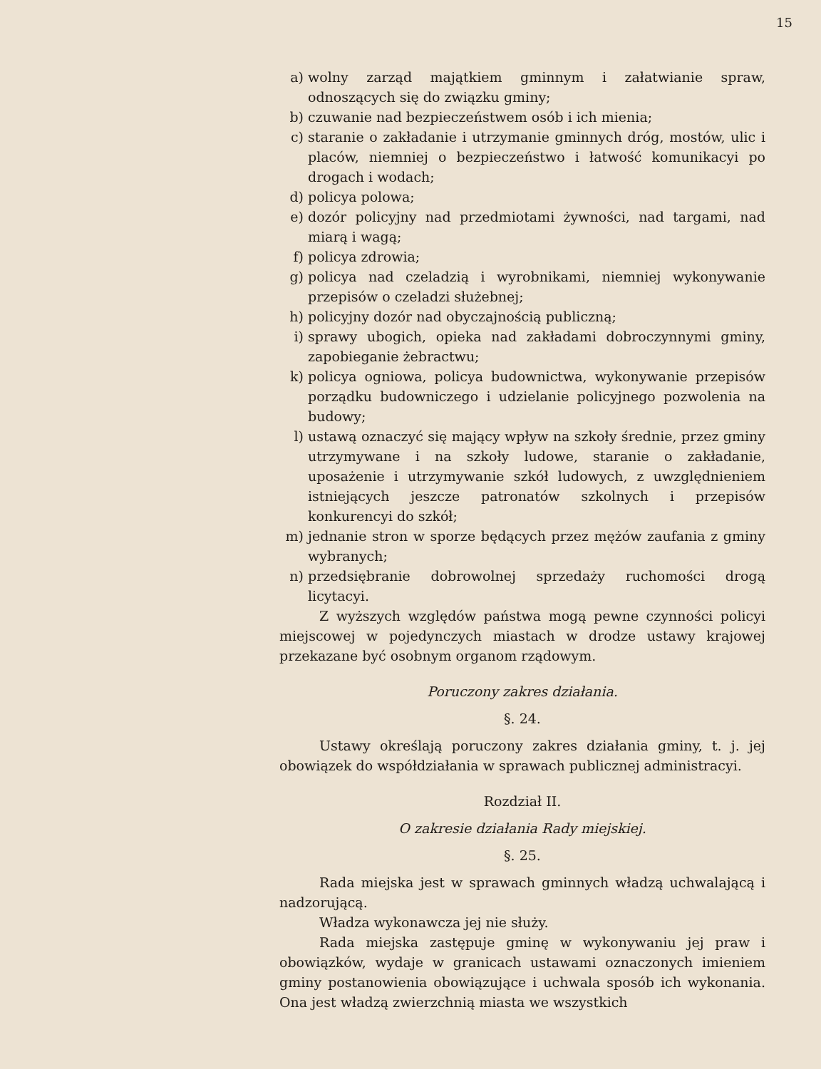15
a) wolny zarząd majątkiem gminnym i załatwianie spraw, odnoszących się do związku gminy;
b) czuwanie nad bezpieczeństwem osób i ich mienia;
c) staranie o zakładanie i utrzymanie gminnych dróg, mostów, ulic i placów, niemniej o bezpieczeństwo i łatwość komunikacyi po drogach i wodach;
d) policya polowa;
e) dozór policyjny nad przedmiotami żywności, nad targami, nad miarą i wagą;
f) policya zdrowia;
g) policya nad czeladzią i wyrobnikami, niemniej wykonywanie przepisów o czeladzi służebnej;
h) policyjny dozór nad obyczajnością publiczną;
i) sprawy ubogich, opieka nad zakładami dobroczynnymi gminy, zapobieganie żebractwu;
k) policya ogniowa, policya budownictwa, wykonywanie przepisów porządku budowniczego i udzielanie policyjnego pozwolenia na budowy;
l) ustawą oznaczyć się mający wpływ na szkoły średnie, przez gminy utrzymywane i na szkoły ludowe, staranie o zakładanie, uposażenie i utrzymywanie szkół ludowych, z uwzględnieniem istniejących jeszcze patronatów szkolnych i przepisów konkurencyi do szkół;
m) jednanie stron w sporze będących przez mężów zaufania z gminy wybranych;
n) przedsiębranie dobrowolnej sprzedaży ruchomości drogą licytacyi.
Z wyższych względów państwa mogą pewne czynności policyi miejscowej w pojedynczych miastach w drodze ustawy krajowej przekazane być osobnym organom rządowym.
Poruczony zakres działania.
§. 24.
Ustawy określają poruczony zakres działania gminy, t. j. jej obowiązek do współdziałania w sprawach publicznej administracyi.
Rozdział II.
O zakresie działania Rady miejskiej.
§. 25.
Rada miejska jest w sprawach gminnych władzą uchwalającą i nadzorującą.
Władza wykonawcza jej nie służy.
Rada miejska zastępuje gminę w wykonywaniu jej praw i obowiązków, wydaje w granicach ustawami oznaczonych imieniem gminy postanowienia obowiązujące i uchwala sposób ich wykonania. Ona jest władzą zwierzchnią miasta we wszystkich